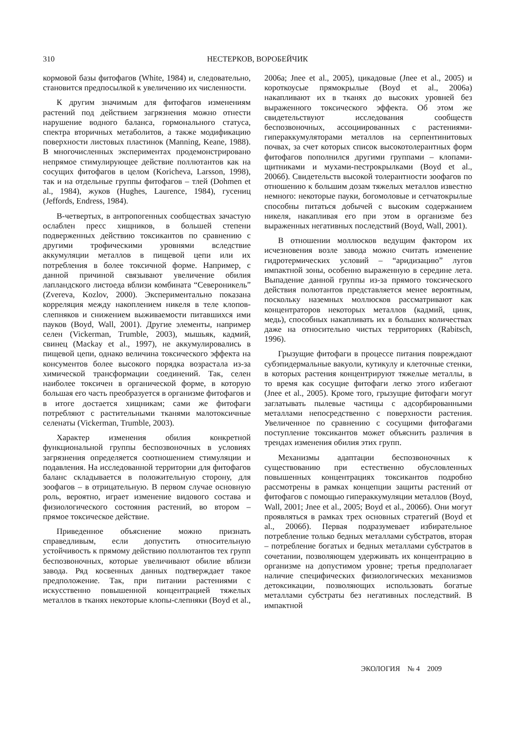310 НЕСТЕРКОВ, ВОРОБЕЙЧИК
кормовой базы фитофагов (White, 1984) и, следовательно, становится предпосылкой к увеличению их численности.
К другим значимым для фитофагов изменениям растений под действием загрязнения можно отнести нарушение водного баланса, гормонального статуса, спектра вторичных метаболитов, а также модификацию поверхности листовых пластинок (Manning, Keane, 1988). В многочисленных экспериментах продемонстрировано непрямое стимулирующее действие поллютантов как на сосущих фитофагов в целом (Koricheva, Larsson, 1998), так и на отдельные группы фитофагов – тлей (Dohmen et al., 1984), жуков (Hughes, Laurence, 1984), гусениц (Jeffords, Endress, 1984).
В-четвертых, в антропогенных сообществах зачастую ослаблен пресс хищников, в большей степени подверженных действию токсикантов по сравнению с другими трофическими уровнями вследствие аккумуляции металлов в пищевой цепи или их потребления в более токсичной форме. Например, с данной причиной связывают увеличение обилия лапландского листоеда вблизи комбината “Североникель” (Zvereva, Kozlov, 2000). Экспериментально показана корреляция между накоплением никеля в теле клопов-слепняков и снижением выживаемости питавшихся ими пауков (Boyd, Wall, 2001). Другие элементы, например селен (Vickerman, Trumble, 2003), мышьяк, кадмий, свинец (Mackay et al., 1997), не аккумулировались в пищевой цепи, однако величина токсического эффекта на консументов более высокого порядка возрастала из-за химической трансформации соединений. Так, селен наиболее токсичен в органической форме, в которую большая его часть преобразуется в организме фитофагов и в итоге достается хищникам; сами же фитофаги потребляют с растительными тканями малотоксичные селенаты (Vickerman, Trumble, 2003).
Характер изменения обилия конкретной функциональной группы беспозвоночных в условиях загрязнения определяется соотношением стимуляции и подавления. На исследованной территории для фитофагов баланс складывается в положительную сторону, для зоофагов – в отрицательную. В первом случае основную роль, вероятно, играет изменение видового состава и физиологического состояния растений, во втором – прямое токсическое действие.
Приведенное объяснение можно признать справедливым, если допустить относительную устойчивость к прямому действию поллютантов тех групп беспозвоночных, которые увеличивают обилие вблизи завода. Ряд косвенных данных подтверждает такое предположение. Так, при питании растениями с искусственно повышенной концентрацией тяжелых металлов в тканях некоторые клопы-слепняки (Boyd et al., 2006а; Jnee et al., 2005), цикадовые (Jnee et al., 2005) и короткоусые прямокрылые (Boyd et al., 2006а) накапливают их в тканях до высоких уровней без выраженного токсического эффекта. Об этом же свидетельствуют исследования сообществ беспозвоночных, ассоциированных с растениями-гипераккумуляторами металлов на серпентинитовых почвах, за счет которых список высокотолерантных форм фитофагов пополнился другими группами – клопами-щитниками и мухами-пестрокрылками (Boyd et al., 2006б). Свидетельств высокой толерантности зоофагов по отношению к большим дозам тяжелых металлов известно немного: некоторые пауки, богомоловые и сетчатокрылые способны питаться добычей с высоким содержанием никеля, накапливая его при этом в организме без выраженных негативных последствий (Boyd, Wall, 2001).
В отношении моллюсков ведущим фактором их исчезновения возле завода можно считать изменение гидротермических условий – “аридизацию” лугов импактной зоны, особенно выраженную в середине лета. Выпадение данной группы из-за прямого токсического действия полютантов представляется менее вероятным, поскольку наземных моллюсков рассматривают как концентраторов некоторых металлов (кадмий, цинк, медь), способных накапливать их в больших количествах даже на относительно чистых территориях (Rabitsch, 1996).
Грызущие фитофаги в процессе питания повреждают субэпидермальные вакуоли, кутикулу и клеточные стенки, в которых растения концентрируют тяжелые металлы, в то время как сосущие фитофаги легко этого избегают (Jnee et al., 2005). Кроме того, грызущие фитофаги могут заглатывать пылевые частицы с адсорбированными металлами непосредственно с поверхности растения. Увеличенное по сравнению с сосущими фитофагами поступление токсикантов может объяснить различия в трендах изменения обилия этих групп.
Механизмы адаптации беспозвоночных к существованию при естественно обусловленных повышенных концентрациях токсикантов подробно рассмотрены в рамках концепции защиты растений от фитофагов с помощью гипераккумуляции металлов (Boyd, Wall, 2001; Jnee et al., 2005; Boyd et al., 2006б). Они могут проявляться в рамках трех основных стратегий (Boyd et al., 2006б). Первая подразумевает избирательное потребление только бедных металлами субстратов, вторая – потребление богатых и бедных металлами субстратов в сочетании, позволяющем удерживать их концентрацию в организме на допустимом уровне; третья предполагает наличие специфических физиологических механизмов детоксикации, позволяющих использовать богатые металлами субстраты без негативных последствий. В импактной
ЭКОЛОГИЯ № 4 2009